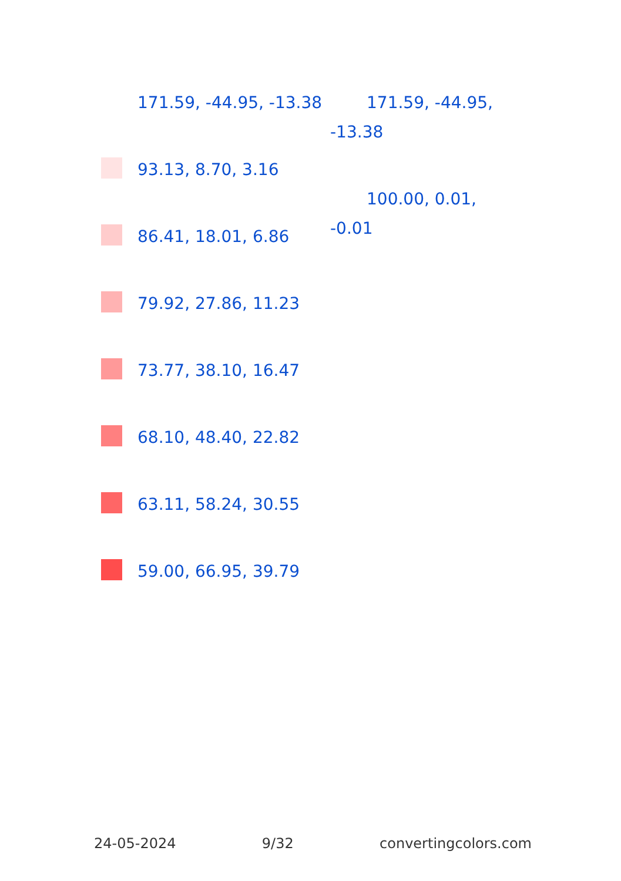171.59, -44.95, -13.38
93.13, 8.70, 3.16
86.41, 18.01, 6.86
79.92, 27.86, 11.23
73.77, 38.10, 16.47
68.10, 48.40, 22.82
63.11, 58.24, 30.55
59.00, 66.95, 39.79
171.59, -44.95, -13.38
100.00, 0.01, -0.01
24-05-2024 9/32 convertingcolors.com